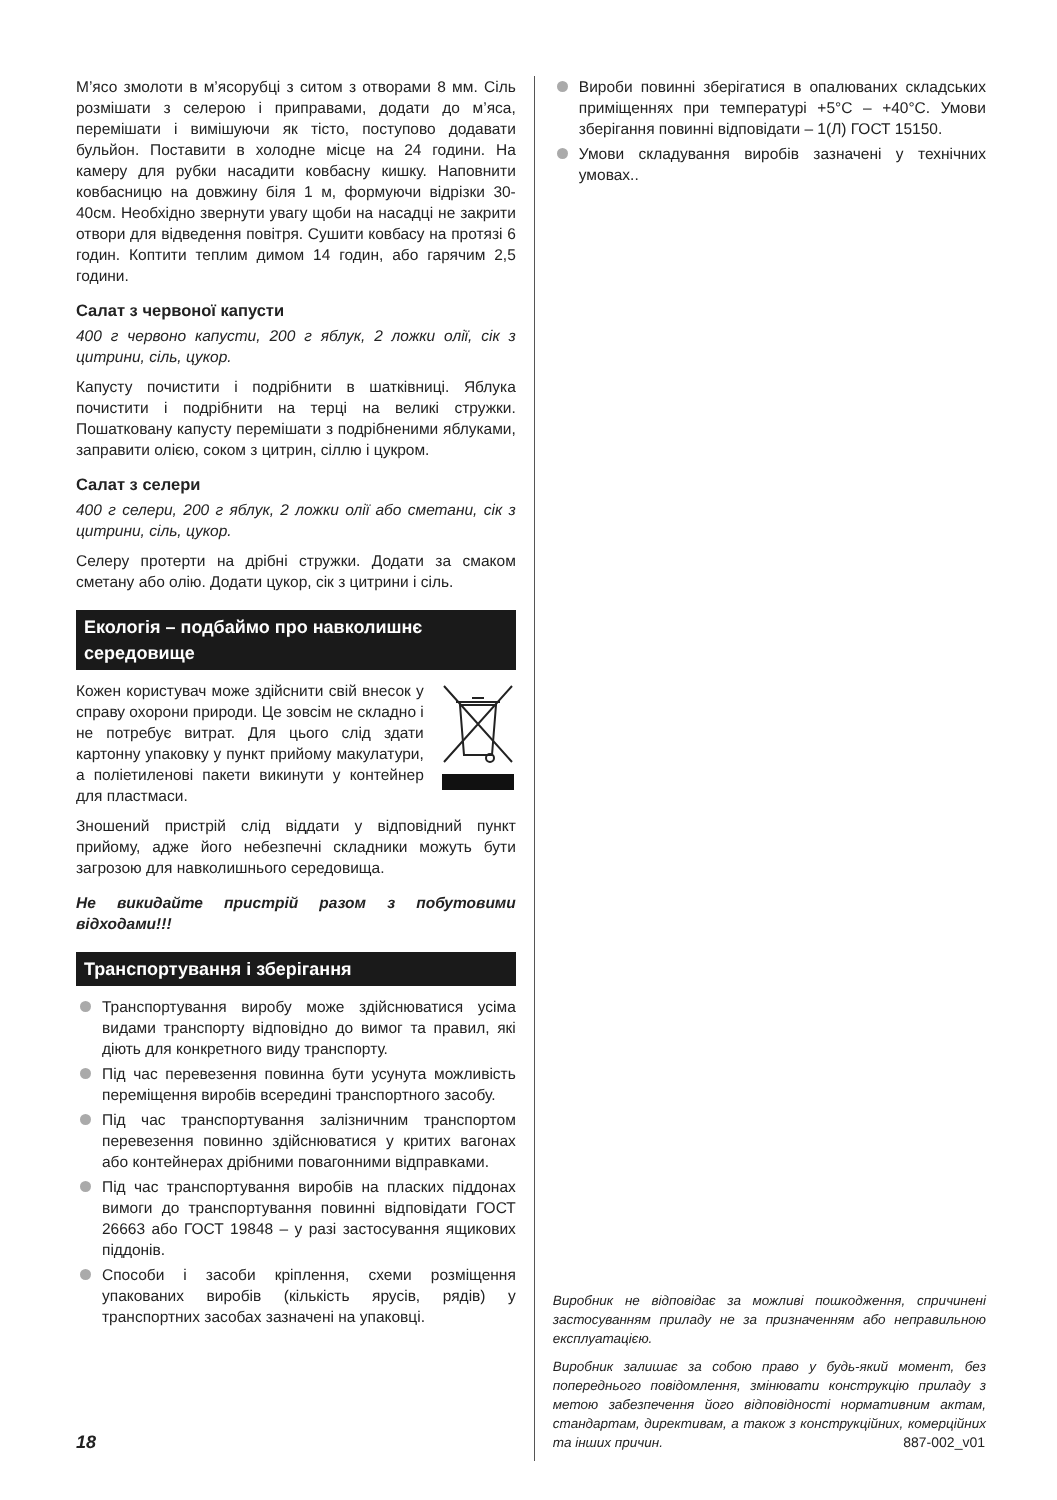M’ясо змолоти в м’ясорубці з ситом з отворами 8 мм. Сіль розмішати з селерою і приправами, додати до м’яса, перемішати і вимішуючи як тісто, поступово додавати бульйон. Поставити в холодне місце на 24 години. На камеру для рубки насадити ковбасну кишку. Наповнити ковбасницю на довжину біля 1 м, формуючи відрізки 30-40см. Необхідно звернути увагу щоби на насадці не закрити отвори для відведення повітря. Сушити ковбасу на протязі 6 годин. Коптити теплим димом 14 годин, або гарячим 2,5 години.
Салат з червоної капусти
400 г червоно капусти, 200 г яблук, 2 ложки олії, сік з цитрини, сіль, цукор.
Капусту почистити і подрібнити в шатківниці. Яблука почистити і подрібнити на терці на великі стружки. Пошатковану капусту перемішати з подрібненими яблуками, заправити олією, соком з цитрин, сіллю і цукром.
Салат з селери
400 г селери, 200 г яблук, 2 ложки олії або сметани, сік з цитрини, сіль, цукор.
Селеру протерти на дрібні стружки. Додати за смаком сметану або олію. Додати цукор, сік з цитрини і сіль.
Екологія – подбаймо про навколишнє середовище
Кожен користувач може здійснити свій внесок у справу охорони природи. Це зовсім не складно і не потребує витрат. Для цього слід здати картонну упаковку у пункт прийому макулатури, а поліетиленові пакети викинути у контейнер для пластмаси.
Зношений пристрій слід віддати у відповідний пункт прийому, адже його небезпечні складники можуть бути загрозою для навколишнього середовища.
Не викидайте пристрій разом з побутовими відходами!!!
Транспортування і зберігання
Транспортування виробу може здійснюватися усіма видами транспорту відповідно до вимог та правил, які діють для конкретного виду транспорту.
Під час перевезення повинна бути усунута можливість переміщення виробів всередині транспортного засобу.
Під час транспортування залізничним транспортом перевезення повинно здійснюватися у критих вагонах або контейнерах дрібними повагонними відправками.
Під час транспортування виробів на пласких піддонах вимоги до транспортування повинні відповідати ГОСТ 26663 або ГОСТ 19848 – у разі застосування ящикових піддонів.
Способи і засоби кріплення, схеми розміщення упакованих виробів (кількість ярусів, рядів) у транспортних засобах зазначені на упаковці.
Вироби повинні зберігатися в опалюваних складських приміщеннях при температурі +5°C – +40°C. Умови зберігання повинні відповідати – 1(Л) ГОСТ 15150.
Умови складування виробів зазначені у технічних умовах..
Виробник не відповідає за можливі пошкодження, спричинені застосуванням приладу не за призначенням або неправильною експлуатацією.
Виробник залишає за собою право у будь-який момент, без попереднього повідомлення, змінювати конструкцію приладу з метою забезпечення його відповідності нормативним актам, стандартам, директивам, а також з конструкційних, комерційних та інших причин.
18 887-002_v01